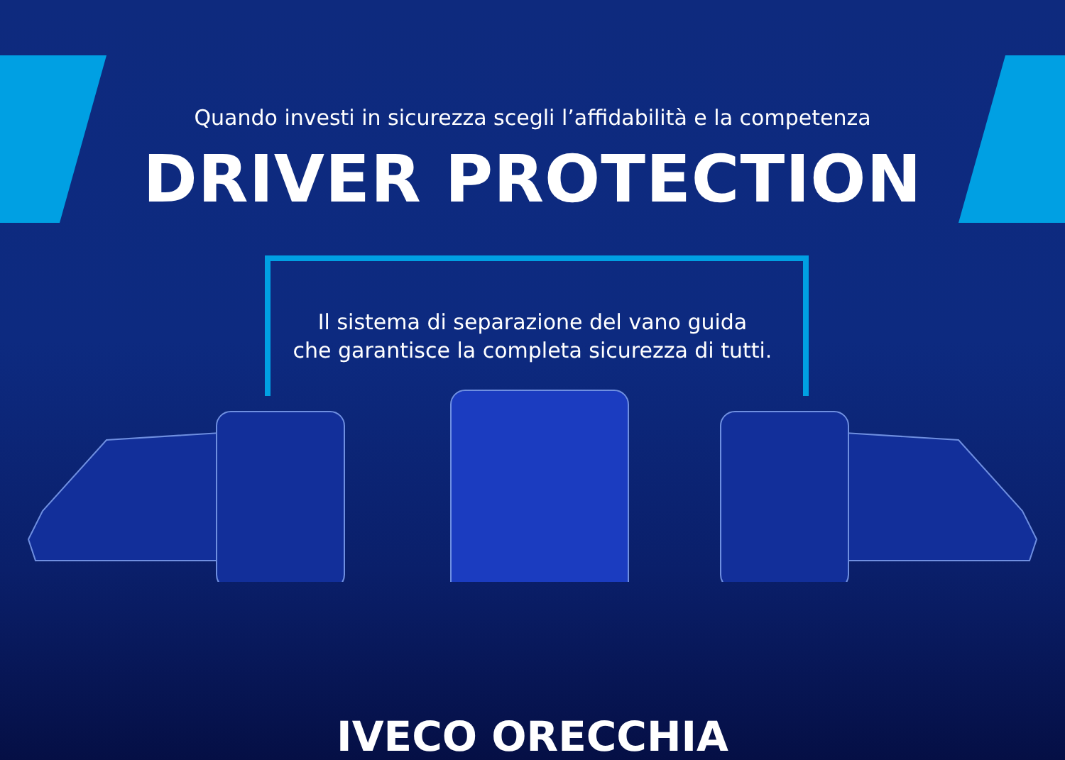Quando investi in sicurezza scegli l’affidabilità e la competenza
DRIVER PROTECTION
Il sistema di separazione del vano guida
che garantisce la completa sicurezza di tutti.
IVECO ORECCHIA